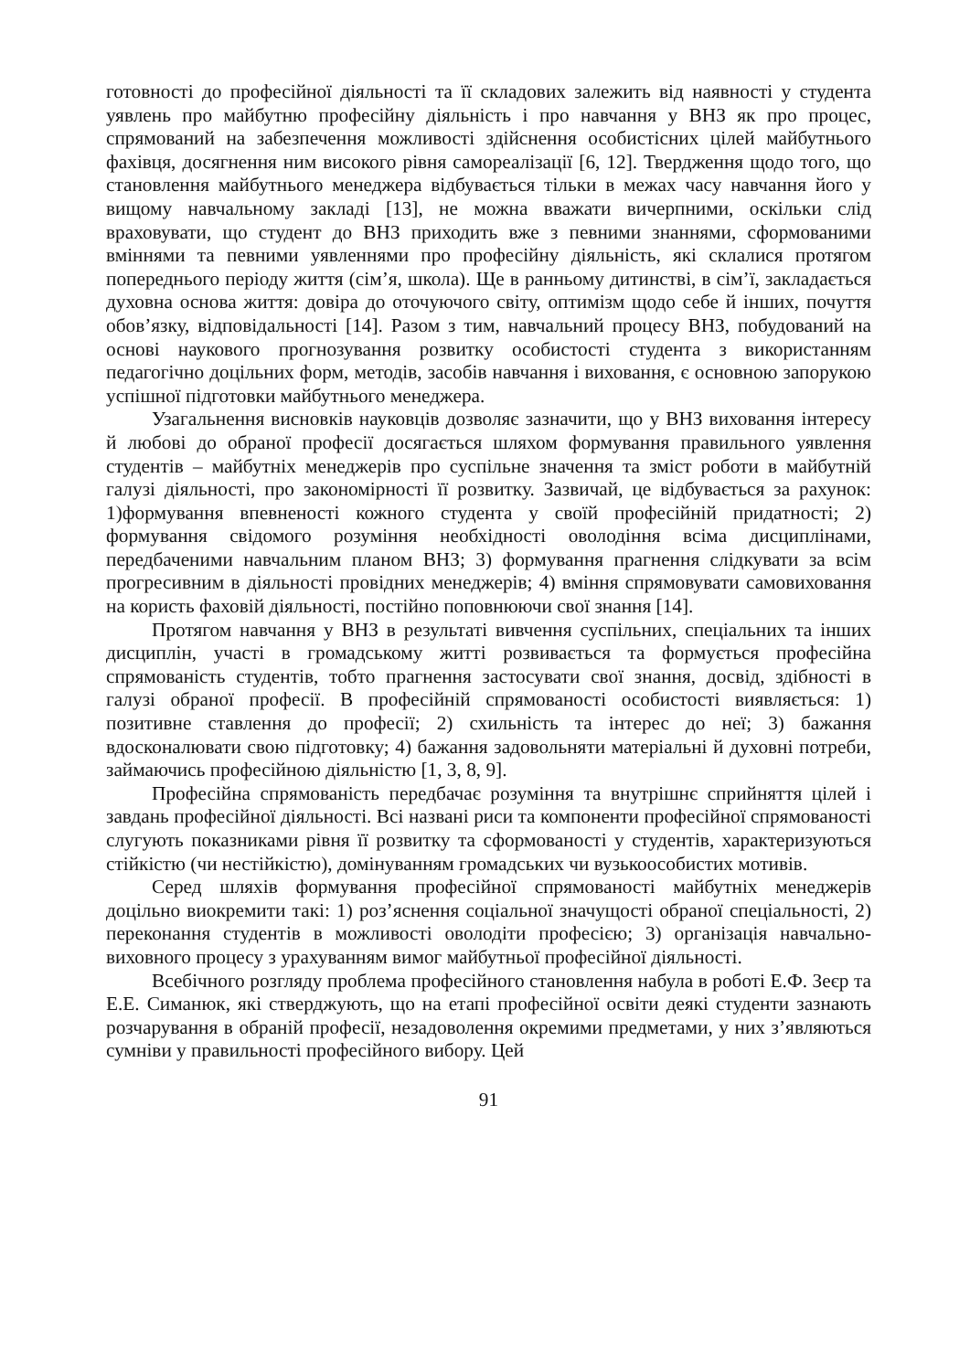готовності до професійної діяльності та її складових залежить від наявності у студента уявлень про майбутню професійну діяльність і про навчання у ВНЗ як про процес, спрямований на забезпечення можливості здійснення особистісних цілей майбутнього фахівця, досягнення ним високого рівня самореалізації [6, 12]. Твердження щодо того, що становлення майбутнього менеджера відбувається тільки в межах часу навчання його у вищому навчальному закладі [13], не можна вважати вичерпними, оскільки слід враховувати, що студент до ВНЗ приходить вже з певними знаннями, сформованими вміннями та певними уявленнями про професійну діяльність, які склалися протягом попереднього періоду життя (сім’я, школа). Ще в ранньому дитинстві, в сім’ї, закладається духовна основа життя: довіра до оточуючого світу, оптимізм щодо себе й інших, почуття обов’язку, відповідальності [14]. Разом з тим, навчальний процесу ВНЗ, побудований на основі наукового прогнозування розвитку особистості студента з використанням педагогічно доцільних форм, методів, засобів навчання і виховання, є основною запорукою успішної підготовки майбутнього менеджера.
Узагальнення висновків науковців дозволяє зазначити, що у ВНЗ виховання інтересу й любові до обраної професії досягається шляхом формування правильного уявлення студентів – майбутніх менеджерів про суспільне значення та зміст роботи в майбутній галузі діяльності, про закономірності її розвитку. Зазвичай, це відбувається за рахунок: 1)формування впевненості кожного студента у своїй професійній придатності; 2) формування свідомого розуміння необхідності оволодіння всіма дисциплінами, передбаченими навчальним планом ВНЗ; 3) формування прагнення слідкувати за всім прогресивним в діяльності провідних менеджерів; 4) вміння спрямовувати самовиховання на користь фаховій діяльності, постійно поповнюючи свої знання [14].
Протягом навчання у ВНЗ в результаті вивчення суспільних, спеціальних та інших дисциплін, участі в громадському житті розвивається та формується професійна спрямованість студентів, тобто прагнення застосувати свої знання, досвід, здібності в галузі обраної професії. В професійній спрямованості особистості виявляється: 1) позитивне ставлення до професії; 2) схильність та інтерес до неї; 3) бажання вдосконалювати свою підготовку; 4) бажання задовольняти матеріальні й духовні потреби, займаючись професійною діяльністю [1, 3, 8, 9].
Професійна спрямованість передбачає розуміння та внутрішнє сприйняття цілей і завдань професійної діяльності. Всі названі риси та компоненти професійної спрямованості слугують показниками рівня її розвитку та сформованості у студентів, характеризуються стійкістю (чи нестійкістю), домінуванням громадських чи вузькоособистих мотивів.
Серед шляхів формування професійної спрямованості майбутніх менеджерів доцільно виокремити такі: 1) роз’яснення соціальної значущості обраної спеціальності, 2) переконання студентів в можливості оволодіти професією; 3) організація навчально-виховного процесу з урахуванням вимог майбутньої професійної діяльності.
Всебічного розгляду проблема професійного становлення набула в роботі Е.Ф. Зеєр та Е.Е. Симанюк, які стверджують, що на етапі професійної освіти деякі студенти зазнають розчарування в обраній професії, незадоволення окремими предметами, у них з’являються сумніви у правильності професійного вибору. Цей
91